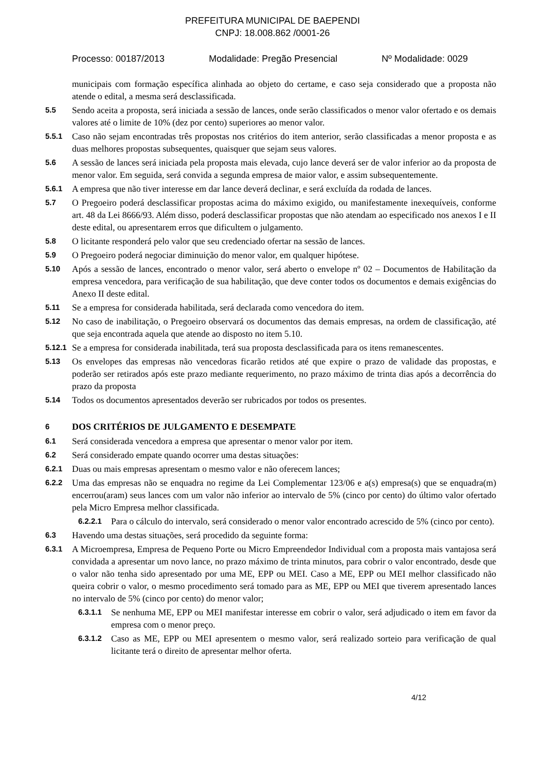PREFEITURA MUNICIPAL DE BAEPENDI
CNPJ: 18.008.862 /0001-26
Processo: 00187/2013 Modalidade: Pregão Presencial Nº Modalidade: 0029
municipais com formação específica alinhada ao objeto do certame, e caso seja considerado que a proposta não atende o edital, a mesma será desclassificada.
5.5 Sendo aceita a proposta, será iniciada a sessão de lances, onde serão classificados o menor valor ofertado e os demais valores até o limite de 10% (dez por cento) superiores ao menor valor.
5.5.1 Caso não sejam encontradas três propostas nos critérios do item anterior, serão classificadas a menor proposta e as duas melhores propostas subsequentes, quaisquer que sejam seus valores.
5.6 A sessão de lances será iniciada pela proposta mais elevada, cujo lance deverá ser de valor inferior ao da proposta de menor valor. Em seguida, será convida a segunda empresa de maior valor, e assim subsequentemente.
5.6.1 A empresa que não tiver interesse em dar lance deverá declinar, e será excluída da rodada de lances.
5.7 O Pregoeiro poderá desclassificar propostas acima do máximo exigido, ou manifestamente inexequíveis, conforme art. 48 da Lei 8666/93. Além disso, poderá desclassificar propostas que não atendam ao especificado nos anexos I e II deste edital, ou apresentarem erros que dificultem o julgamento.
5.8 O licitante responderá pelo valor que seu credenciado ofertar na sessão de lances.
5.9 O Pregoeiro poderá negociar diminuição do menor valor, em qualquer hipótese.
5.10 Após a sessão de lances, encontrado o menor valor, será aberto o envelope nº 02 – Documentos de Habilitação da empresa vencedora, para verificação de sua habilitação, que deve conter todos os documentos e demais exigências do Anexo II deste edital.
5.11 Se a empresa for considerada habilitada, será declarada como vencedora do item.
5.12 No caso de inabilitação, o Pregoeiro observará os documentos das demais empresas, na ordem de classificação, até que seja encontrada aquela que atende ao disposto no item 5.10.
5.12.1 Se a empresa for considerada inabilitada, terá sua proposta desclassificada para os itens remanescentes.
5.13 Os envelopes das empresas não vencedoras ficarão retidos até que expire o prazo de validade das propostas, e poderão ser retirados após este prazo mediante requerimento, no prazo máximo de trinta dias após a decorrência do prazo da proposta
5.14 Todos os documentos apresentados deverão ser rubricados por todos os presentes.
6 DOS CRITÉRIOS DE JULGAMENTO E DESEMPATE
6.1 Será considerada vencedora a empresa que apresentar o menor valor por item.
6.2 Será considerado empate quando ocorrer uma destas situações:
6.2.1 Duas ou mais empresas apresentam o mesmo valor e não oferecem lances;
6.2.2 Uma das empresas não se enquadra no regime da Lei Complementar 123/06 e a(s) empresa(s) que se enquadra(m) encerrou(aram) seus lances com um valor não inferior ao intervalo de 5% (cinco por cento) do último valor ofertado pela Micro Empresa melhor classificada.
6.2.2.1 Para o cálculo do intervalo, será considerado o menor valor encontrado acrescido de 5% (cinco por cento).
6.3 Havendo uma destas situações, será procedido da seguinte forma:
6.3.1 A Microempresa, Empresa de Pequeno Porte ou Micro Empreendedor Individual com a proposta mais vantajosa será convidada a apresentar um novo lance, no prazo máximo de trinta minutos, para cobrir o valor encontrado, desde que o valor não tenha sido apresentado por uma ME, EPP ou MEI. Caso a ME, EPP ou MEI melhor classificado não queira cobrir o valor, o mesmo procedimento será tomado para as ME, EPP ou MEI que tiverem apresentado lances no intervalo de 5% (cinco por cento) do menor valor;
6.3.1.1 Se nenhuma ME, EPP ou MEI manifestar interesse em cobrir o valor, será adjudicado o item em favor da empresa com o menor preço.
6.3.1.2 Caso as ME, EPP ou MEI apresentem o mesmo valor, será realizado sorteio para verificação de qual licitante terá o direito de apresentar melhor oferta.
4/12